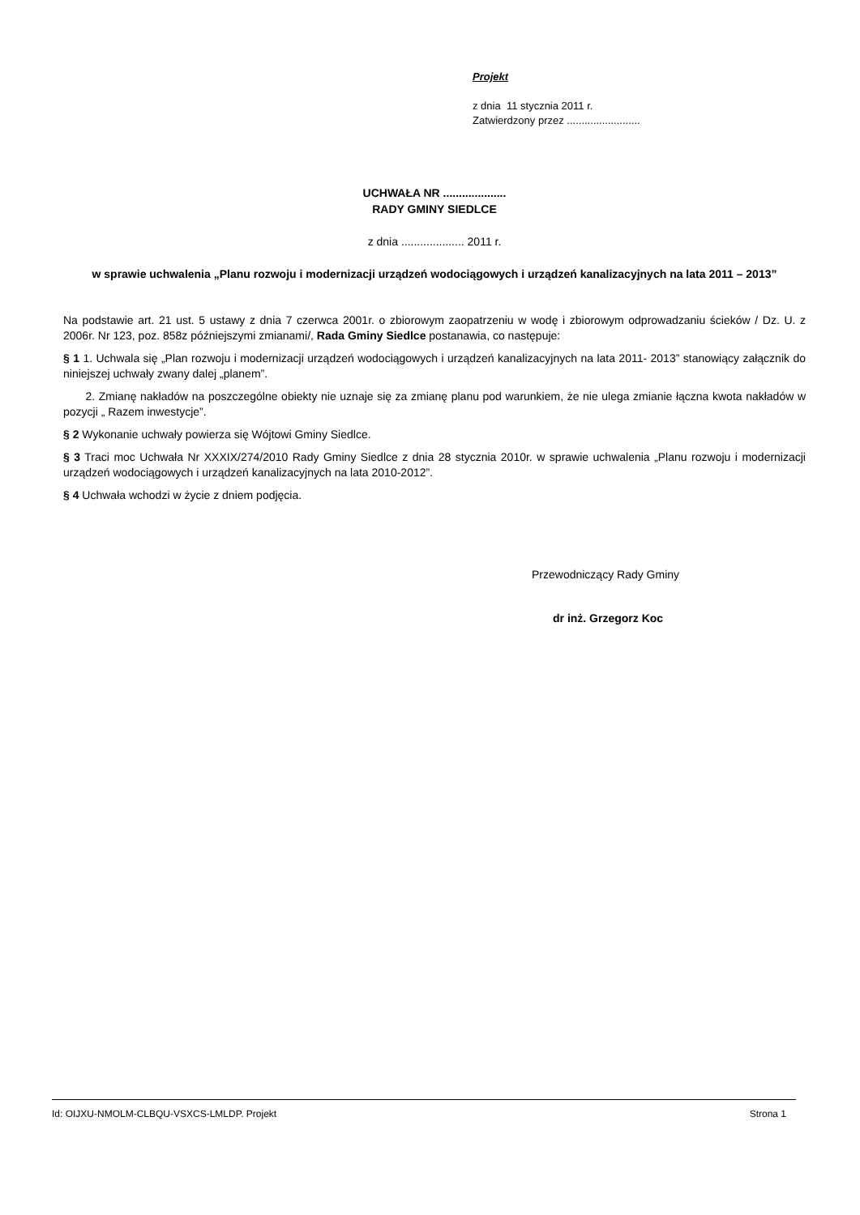Projekt
z dnia 11 stycznia 2011 r.
Zatwierdzony przez .........................
UCHWAŁA NR ....................
RADY GMINY SIEDLCE
z dnia .................... 2011 r.
w sprawie uchwalenia „Planu rozwoju i modernizacji urządzeń wodociągowych i urządzeń kanalizacyjnych na lata 2011 – 2013”
Na podstawie art. 21 ust. 5 ustawy z dnia 7 czerwca 2001r. o zbiorowym zaopatrzeniu w wodę i zbiorowym odprowadzaniu ścieków / Dz. U. z 2006r. Nr 123, poz. 858z późniejszymi zmianami/, Rada Gminy Siedlce postanawia, co następuje:
§ 1 1. Uchwala się „Plan rozwoju i modernizacji urządzeń wodociągowych i urządzeń kanalizacyjnych na lata 2011- 2013” stanowiący załącznik do niniejszej uchwały zwany dalej „planem”.
2. Zmianę nakładów na poszczególne obiekty nie uznaje się za zmianę planu pod warunkiem, że nie ulega zmianie łączna kwota nakładów w pozycji „ Razem inwestycje”.
§ 2 Wykonanie uchwały powierza się Wójtowi Gminy Siedlce.
§ 3 Traci moc Uchwała Nr XXXIX/274/2010 Rady Gminy Siedlce z dnia 28 stycznia 2010r. w sprawie uchwalenia „Planu rozwoju i modernizacji urządzeń wodociągowych i urządzeń kanalizacyjnych na lata 2010-2012”.
§ 4 Uchwała wchodzi w życie z dniem podjęcia.
Przewodniczący Rady Gminy
dr inż. Grzegorz Koc
Id: OIJXU-NMOLM-CLBQU-VSXCS-LMLDP. Projekt Strona 1